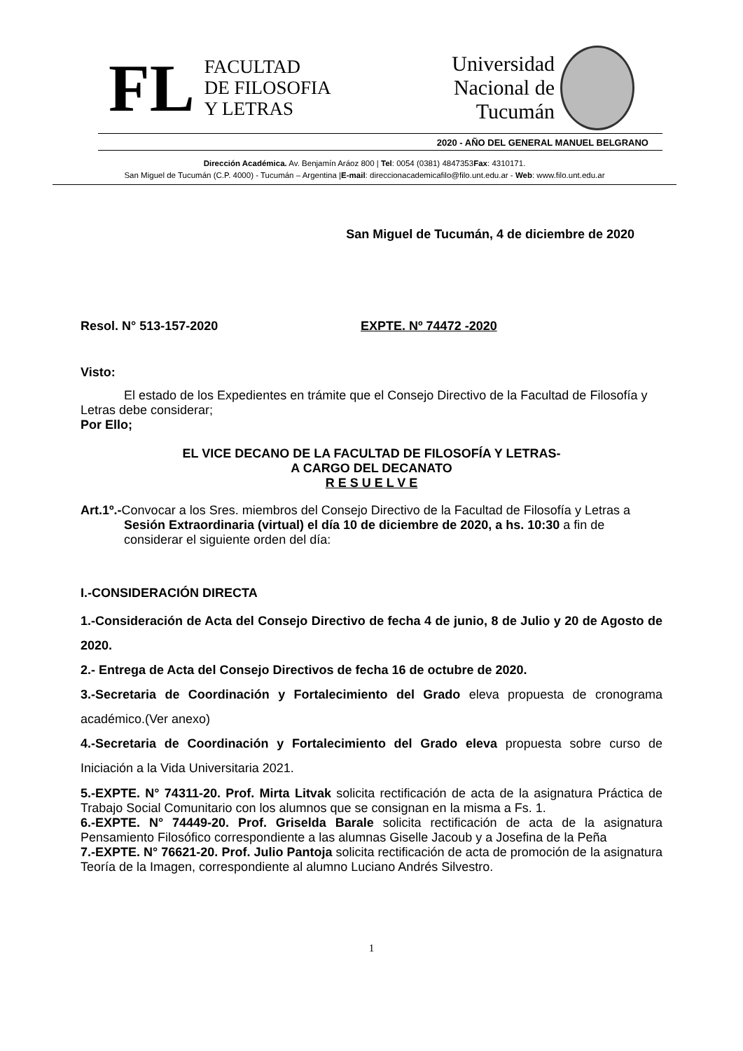FL
FACULTAD
DE FILOSOFIA
Y LETRAS
Universidad
Nacional de
Tucumán
2020 - AÑO DEL GENERAL MANUEL BELGRANO
Dirección Académica. Av. Benjamín Aráoz 800 | Tel: 0054 (0381) 4847353Fax: 4310171.
San Miguel de Tucumán (C.P. 4000) - Tucumán – Argentina |E-mail: direccionacademicafilo@filo.unt.edu.ar - Web: www.filo.unt.edu.ar
San Miguel de Tucumán, 4 de diciembre de 2020
Resol. N° 513-157-2020 EXPTE. Nº 74472 -2020
Visto:
El estado de los Expedientes en trámite que el Consejo Directivo de la Facultad de Filosofía y Letras debe considerar;
Por Ello;
EL VICE DECANO DE LA FACULTAD DE FILOSOFÍA Y LETRAS-
A CARGO DEL DECANATO
R E S U E L V E
Art.1º.-Convocar a los Sres. miembros del Consejo Directivo de la Facultad de Filosofía y Letras a Sesión Extraordinaria (virtual) el día 10 de diciembre de 2020, a hs. 10:30 a fin de considerar el siguiente orden del día:
I.-CONSIDERACIÓN DIRECTA
1.-Consideración de Acta del Consejo Directivo de fecha 4 de junio, 8 de Julio y 20 de Agosto de 2020.
2.- Entrega de Acta del Consejo Directivos de fecha 16 de octubre de 2020.
3.-Secretaria de Coordinación y Fortalecimiento del Grado eleva propuesta de cronograma académico.(Ver anexo)
4.-Secretaria de Coordinación y Fortalecimiento del Grado eleva propuesta sobre curso de Iniciación a la Vida Universitaria 2021.
5.-EXPTE. N° 74311-20. Prof. Mirta Litvak solicita rectificación de acta de la asignatura Práctica de Trabajo Social Comunitario con los alumnos que se consignan en la misma a Fs. 1.
6.-EXPTE. N° 74449-20. Prof. Griselda Barale solicita rectificación de acta de la asignatura Pensamiento Filosófico correspondiente a las alumnas Giselle Jacoub y a Josefina de la Peña
7.-EXPTE. N° 76621-20. Prof. Julio Pantoja solicita rectificación de acta de promoción de la asignatura Teoría de la Imagen, correspondiente al alumno Luciano Andrés Silvestro.
1